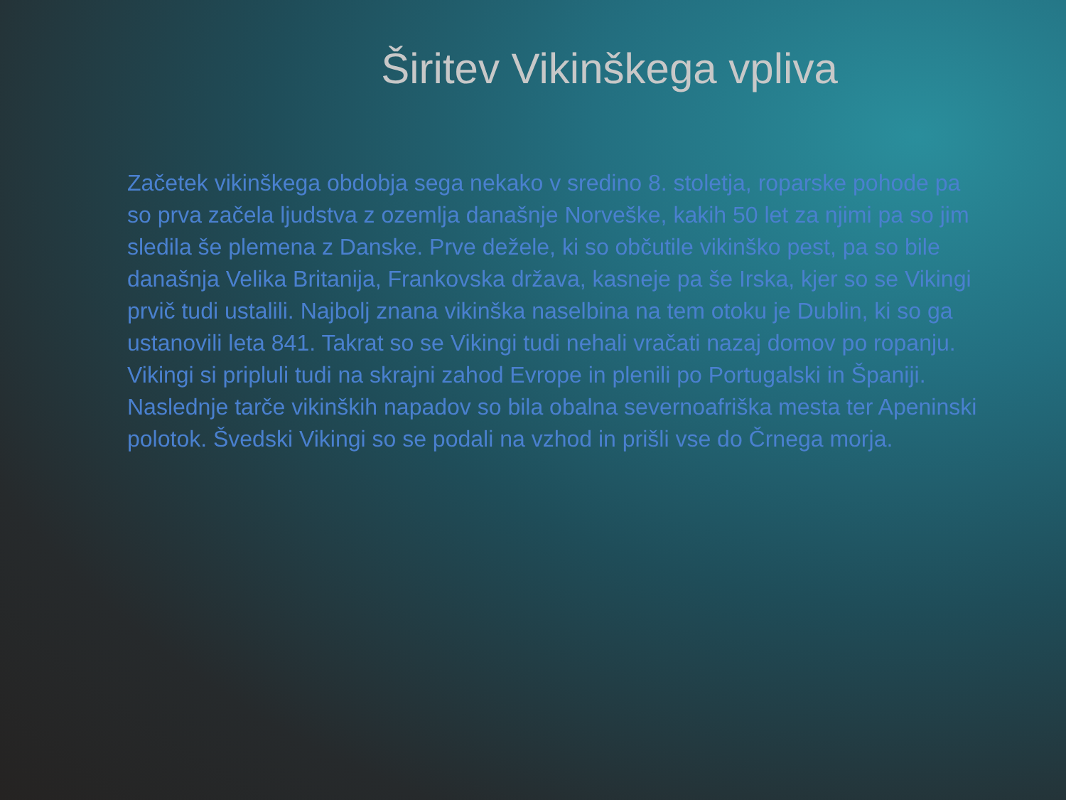Širitev Vikinškega vpliva
Začetek vikinškega obdobja sega nekako v sredino 8. stoletja, roparske pohode pa so prva začela ljudstva z ozemlja današnje Norveške, kakih 50 let za njimi pa so jim sledila še plemena z Danske. Prve dežele, ki so občutile vikinško pest, pa so bile današnja Velika Britanija, Frankovska država, kasneje pa še Irska, kjer so se Vikingi prvič tudi ustalili. Najbolj znana vikinška naselbina na tem otoku je Dublin, ki so ga ustanovili leta 841. Takrat so se Vikingi tudi nehali vračati nazaj domov po ropanju.
Vikingi si pripluli tudi na skrajni zahod Evrope in plenili po Portugalski in Španiji. Naslednje tarče vikinških napadov so bila obalna severnoafriška mesta ter Apeninski polotok. Švedski Vikingi so se podali na vzhod in prišli vse do Črnega morja.